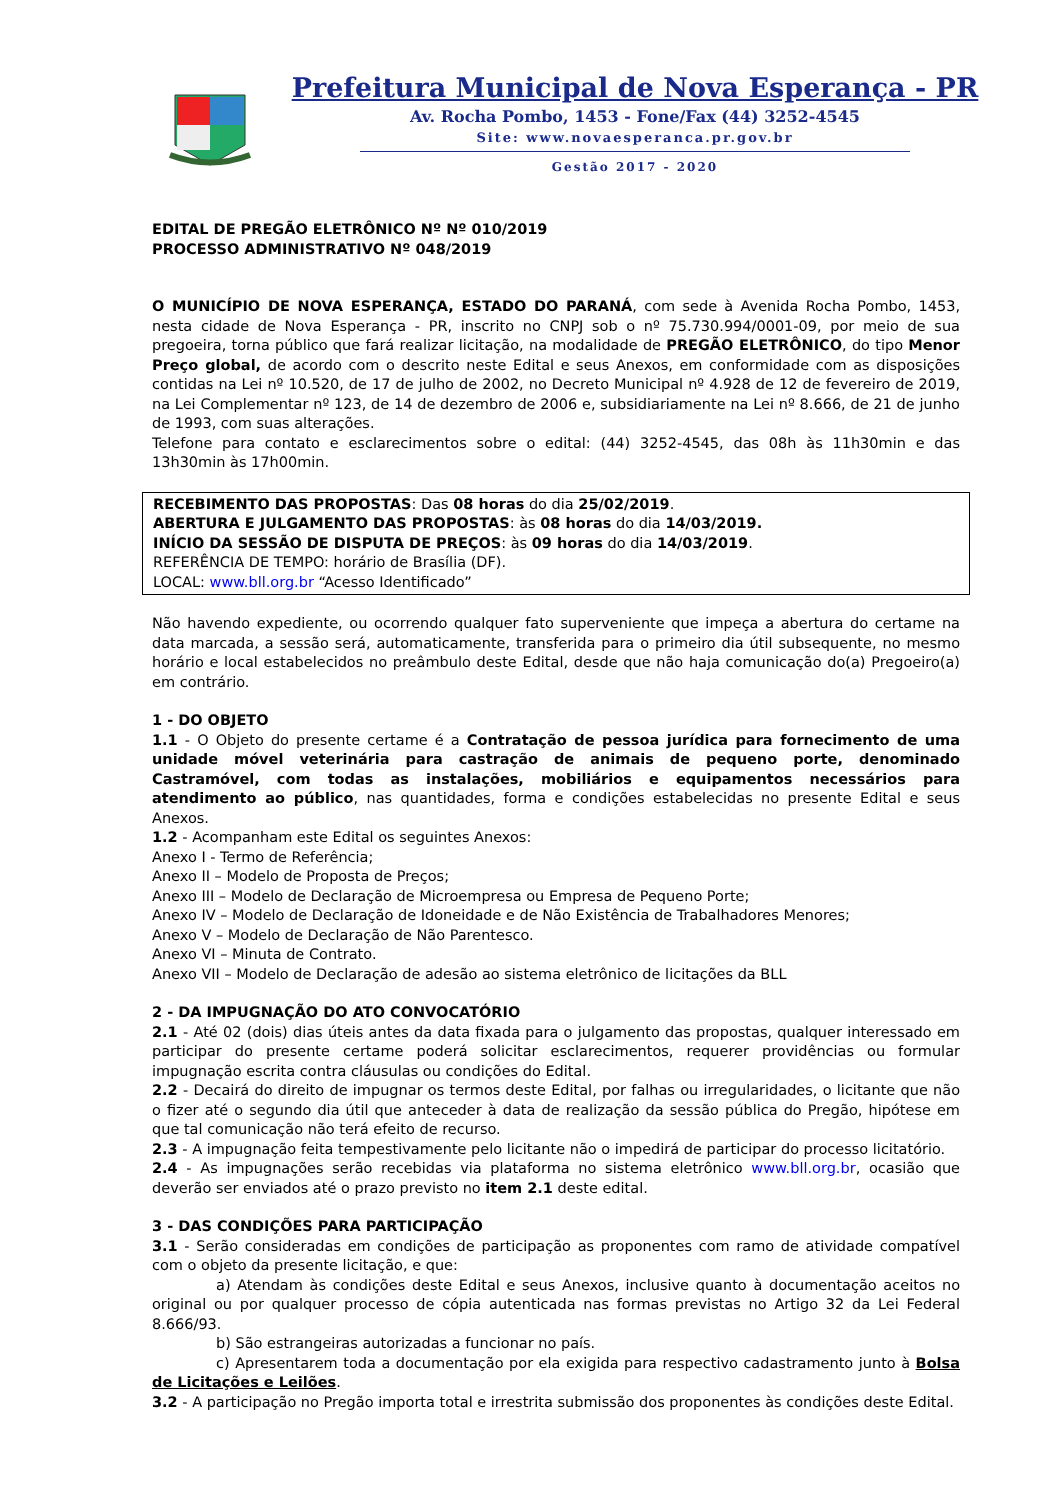Prefeitura Municipal de Nova Esperança - PR
Av. Rocha Pombo, 1453 - Fone/Fax (44) 3252-4545
Site: www.novaesperanca.pr.gov.br
Gestão 2017 - 2020
EDITAL DE PREGÃO ELETRÔNICO Nº Nº 010/2019
PROCESSO ADMINISTRATIVO Nº 048/2019
O MUNICÍPIO DE NOVA ESPERANÇA, ESTADO DO PARANÁ, com sede à Avenida Rocha Pombo, 1453, nesta cidade de Nova Esperança - PR, inscrito no CNPJ sob o nº 75.730.994/0001-09, por meio de sua pregoeira, torna público que fará realizar licitação, na modalidade de PREGÃO ELETRÔNICO, do tipo Menor Preço global, de acordo com o descrito neste Edital e seus Anexos, em conformidade com as disposições contidas na Lei nº 10.520, de 17 de julho de 2002, no Decreto Municipal nº 4.928 de 12 de fevereiro de 2019, na Lei Complementar nº 123, de 14 de dezembro de 2006 e, subsidiariamente na Lei nº 8.666, de 21 de junho de 1993, com suas alterações.
Telefone para contato e esclarecimentos sobre o edital: (44) 3252-4545, das 08h às 11h30min e das 13h30min às 17h00min.
RECEBIMENTO DAS PROPOSTAS: Das 08 horas do dia 25/02/2019.
ABERTURA E JULGAMENTO DAS PROPOSTAS: às 08 horas do dia 14/03/2019.
INÍCIO DA SESSÃO DE DISPUTA DE PREÇOS: às 09 horas do dia 14/03/2019.
REFERÊNCIA DE TEMPO: horário de Brasília (DF).
LOCAL: www.bll.org.br “Acesso Identificado”
Não havendo expediente, ou ocorrendo qualquer fato superveniente que impeça a abertura do certame na data marcada, a sessão será, automaticamente, transferida para o primeiro dia útil subsequente, no mesmo horário e local estabelecidos no preâmbulo deste Edital, desde que não haja comunicação do(a) Pregoeiro(a) em contrário.
1 - DO OBJETO
1.1 - O Objeto do presente certame é a Contratação de pessoa jurídica para fornecimento de uma unidade móvel veterinária para castração de animais de pequeno porte, denominado Castramóvel, com todas as instalações, mobiliários e equipamentos necessários para atendimento ao público, nas quantidades, forma e condições estabelecidas no presente Edital e seus Anexos.
1.2 - Acompanham este Edital os seguintes Anexos:
Anexo I - Termo de Referência;
Anexo II – Modelo de Proposta de Preços;
Anexo III – Modelo de Declaração de Microempresa ou Empresa de Pequeno Porte;
Anexo IV – Modelo de Declaração de Idoneidade e de Não Existência de Trabalhadores Menores;
Anexo V – Modelo de Declaração de Não Parentesco.
Anexo VI – Minuta de Contrato.
Anexo VII – Modelo de Declaração de adesão ao sistema eletrônico de licitações da BLL
2 - DA IMPUGNAÇÃO DO ATO CONVOCATÓRIO
2.1 - Até 02 (dois) dias úteis antes da data fixada para o julgamento das propostas, qualquer interessado em participar do presente certame poderá solicitar esclarecimentos, requerer providências ou formular impugnação escrita contra cláusulas ou condições do Edital.
2.2 - Decairá do direito de impugnar os termos deste Edital, por falhas ou irregularidades, o licitante que não o fizer até o segundo dia útil que anteceder à data de realização da sessão pública do Pregão, hipótese em que tal comunicação não terá efeito de recurso.
2.3 - A impugnação feita tempestivamente pelo licitante não o impedirá de participar do processo licitatório.
2.4 - As impugnações serão recebidas via plataforma no sistema eletrônico www.bll.org.br, ocasião que deverão ser enviados até o prazo previsto no item 2.1 deste edital.
3 - DAS CONDIÇÕES PARA PARTICIPAÇÃO
3.1 - Serão consideradas em condições de participação as proponentes com ramo de atividade compatível com o objeto da presente licitação, e que:
a) Atendam às condições deste Edital e seus Anexos, inclusive quanto à documentação aceitos no original ou por qualquer processo de cópia autenticada nas formas previstas no Artigo 32 da Lei Federal 8.666/93.
b) São estrangeiras autorizadas a funcionar no país.
c) Apresentarem toda a documentação por ela exigida para respectivo cadastramento junto à Bolsa de Licitações e Leilões.
3.2 - A participação no Pregão importa total e irrestrita submissão dos proponentes às condições deste Edital.